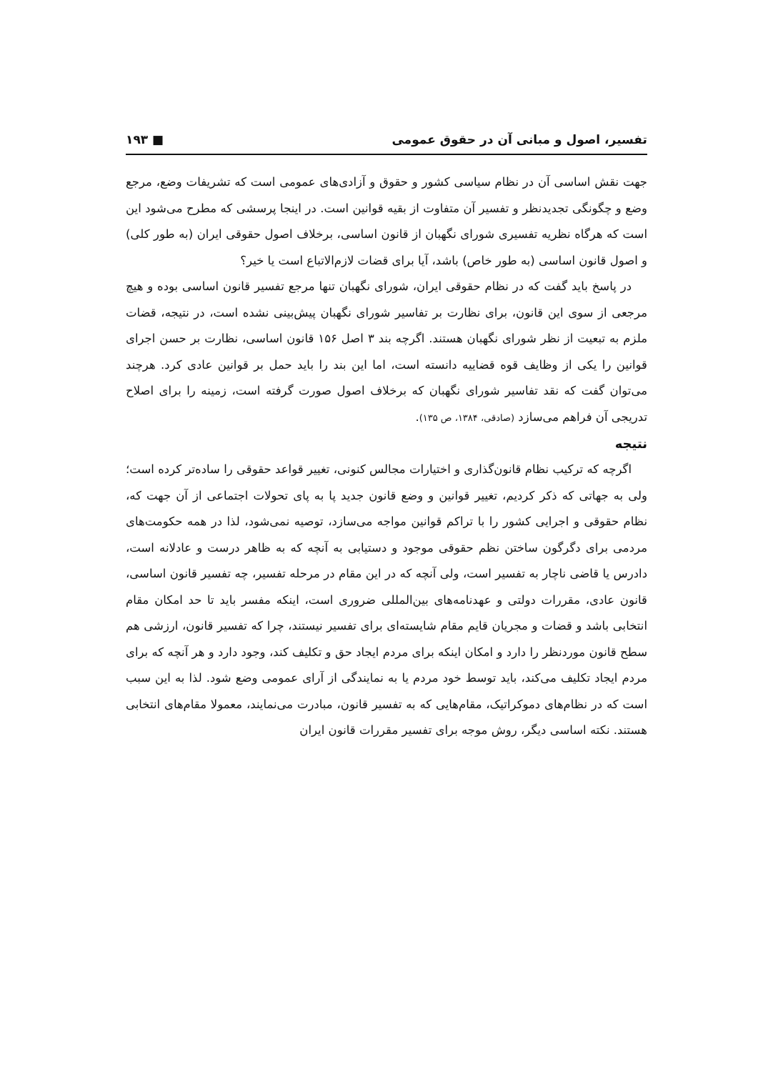تفسیر، اصول و مبانی آن در حقوق عمومی ■ ۱۹۳
جهت نقش اساسی آن در نظام سیاسی کشور و حقوق و آزادی‌های عمومی است که تشریفات وضع، مرجع وضع و چگونگی تجدیدنظر و تفسیر آن متفاوت از بقیه قوانین است. در اینجا پرسشی که مطرح می‌شود این است که هرگاه نظریه تفسیری شورای نگهبان از قانون اساسی، برخلاف اصول حقوقی ایران (به طور کلی) و اصول قانون اساسی (به طور خاص) باشد، آیا برای قضات لازم‌الاتباع است یا خیر؟
در پاسخ باید گفت که در نظام حقوقی ایران، شورای نگهبان تنها مرجع تفسیر قانون اساسی بوده و هیچ مرجعی از سوی این قانون، برای نظارت بر تفاسیر شورای نگهبان پیش‌بینی نشده است، در نتیجه، قضات ملزم به تبعیت از نظر شورای نگهبان هستند. اگرچه بند ۳ اصل ۱۵۶ قانون اساسی، نظارت بر حسن اجرای قوانین را یکی از وظایف قوه قضاییه دانسته است، اما این بند را باید حمل بر قوانین عادی کرد. هرچند می‌توان گفت که نقد تفاسیر شورای نگهبان که برخلاف اصول صورت گرفته است، زمینه را برای اصلاح تدریجی آن فراهم می‌سازد (صادقی، ۱۳۸۴، ص ۱۳۵).
نتیجه
اگرچه که ترکیب نظام قانون‌گذاری و اختیارات مجالس کنونی، تغییر قواعد حقوقی را ساده‌تر کرده است؛ ولی به جهاتی که ذکر کردیم، تغییر قوانین و وضع قانون جدید پا به پای تحولات اجتماعی از آن جهت که، نظام حقوقی و اجرایی کشور را با تراکم قوانین مواجه می‌سازد، توصیه نمی‌شود، لذا در همه حکومت‌های مردمی برای دگرگون ساختن نظم حقوقی موجود و دستیابی به آنچه که به ظاهر درست و عادلانه است، دادرس یا قاضی ناچار به تفسیر است، ولی آنچه که در این مقام در مرحله تفسیر، چه تفسیر قانون اساسی، قانون عادی، مقررات دولتی و عهدنامه‌های بین‌المللی ضروری است، اینکه مفسر باید تا حد امکان مقام انتخابی باشد و قضات و مجریان قایم مقام شایسته‌ای برای تفسیر نیستند، چرا که تفسیر قانون، ارزشی هم سطح قانون موردنظر را دارد و امکان اینکه برای مردم ایجاد حق و تکلیف کند، وجود دارد و هر آنچه که برای مردم ایجاد تکلیف می‌کند، باید توسط خود مردم یا به نمایندگی از آرای عمومی وضع شود. لذا به این سبب است که در نظام‌های دموکراتیک، مقام‌هایی که به تفسیر قانون، مبادرت می‌نمایند، معمولا مقام‌های انتخابی هستند. نکته اساسی دیگر، روش موجه برای تفسیر مقررات قانون ایران